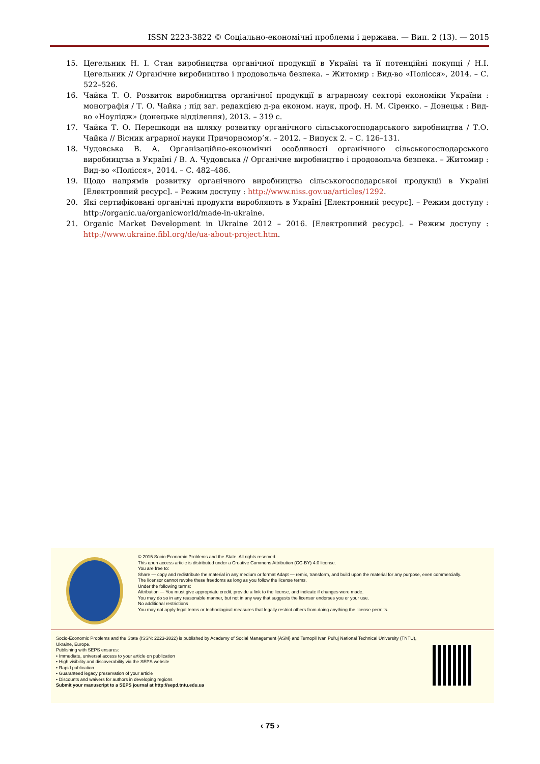ISSN 2223-3822 © Соціально-економічні проблеми і держава. — Вип. 2 (13). — 2015
15. Цегельник Н. І. Стан виробництва органічної продукції в Україні та її потенційні покупці / Н.І. Цегельник // Органічне виробництво і продовольча безпека. – Житомир : Вид-во «Полісся», 2014. – С. 522–526.
16. Чайка Т. О. Розвиток виробництва органічної продукції в аграрному секторі економіки України : монографія / Т. О. Чайка ; під заг. редакцією д-ра економ. наук, проф. Н. М. Сіренко. – Донецьк : Вид-во «Ноулідж» (донецьке відділення), 2013. – 319 с.
17. Чайка Т. О. Перешкоди на шляху розвитку органічного сільськогосподарського виробництва / Т.О. Чайка // Вісник аграрної науки Причорномор’я. – 2012. – Випуск 2. – С. 126–131.
18. Чудовська В. А. Організаційно-економічні особливості органічного сільськогосподарського виробництва в Україні / В. А. Чудовська // Органічне виробництво і продовольча безпека. – Житомир : Вид-во «Полісся», 2014. – С. 482–486.
19. Щодо напрямів розвитку органічного виробництва сільськогосподарської продукції в Україні [Електронний ресурс]. – Режим доступу : http://www.niss.gov.ua/articles/1292.
20. Які сертифіковані органічні продукти виробляють в Україні [Електронний ресурс]. – Режим доступу : http://organic.ua/organicworld/made-in-ukraine.
21. Organic Market Development in Ukraine 2012 – 2016. [Електронний ресурс]. – Режим доступу : http://www.ukraine.fibl.org/de/ua-about-project.htm.
© 2015 Socio-Economic Problems and the State. All rights reserved.
This open access article is distributed under a Creative Commons Attribution (CC-BY) 4.0 license.
You are free to:
Share — copy and redistribute the material in any medium or format Adapt — remix, transform, and build upon the material for any purpose, even commercially.
The licensor cannot revoke these freedoms as long as you follow the license terms.
Under the following terms:
Attribution — You must give appropriate credit, provide a link to the license, and indicate if changes were made.
You may do so in any reasonable manner, but not in any way that suggests the licensor endorses you or your use.
No additional restrictions
You may not apply legal terms or technological measures that legally restrict others from doing anything the license permits.
Socio-Economic Problems and the State (ISSN: 2223-3822) is published by Academy of Social Management (ASM) and Ternopil Ivan Pul'uj National Technical University (TNTU), Ukraine, Europe.
Publishing with SEPS ensures:
• Immediate, universal access to your article on publication
• High visibility and discoverability via the SEPS website
• Rapid publication
• Guaranteed legacy preservation of your article
• Discounts and waivers for authors in developing regions
Submit your manuscript to a SEPS journal at http://sepd.tntu.edu.ua
‹ 75 ›